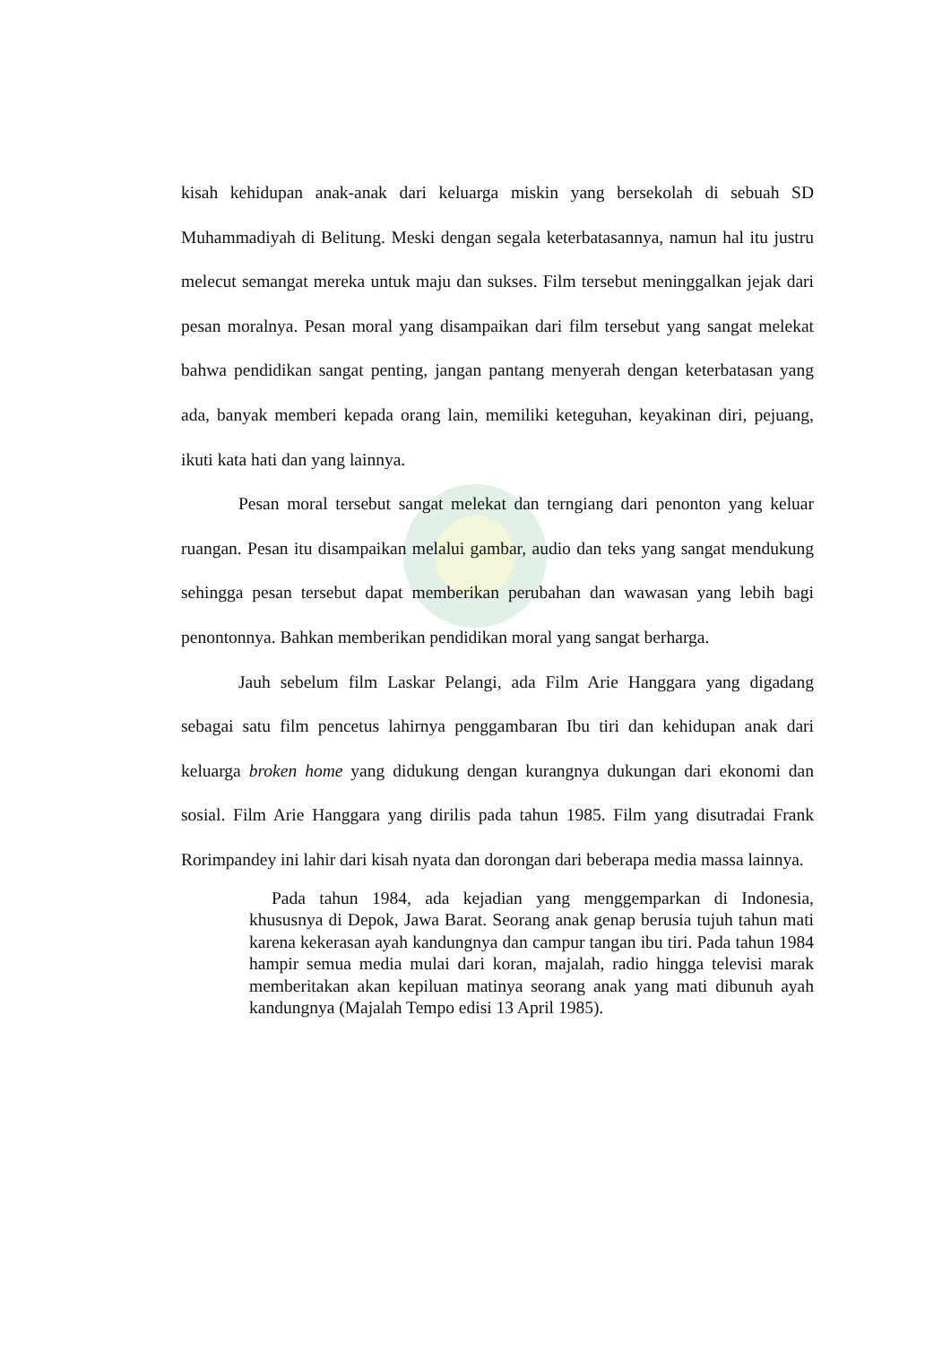kisah kehidupan anak-anak dari keluarga miskin yang bersekolah di sebuah SD Muhammadiyah di Belitung. Meski dengan segala keterbatasannya, namun hal itu justru melecut semangat mereka untuk maju dan sukses. Film tersebut meninggalkan jejak dari pesan moralnya. Pesan moral yang disampaikan dari film tersebut yang sangat melekat bahwa pendidikan sangat penting, jangan pantang menyerah dengan keterbatasan yang ada, banyak memberi kepada orang lain, memiliki keteguhan, keyakinan diri, pejuang, ikuti kata hati dan yang lainnya.
Pesan moral tersebut sangat melekat dan terngiang dari penonton yang keluar ruangan. Pesan itu disampaikan melalui gambar, audio dan teks yang sangat mendukung sehingga pesan tersebut dapat memberikan perubahan dan wawasan yang lebih bagi penontonnya. Bahkan memberikan pendidikan moral yang sangat berharga.
Jauh sebelum film Laskar Pelangi, ada Film Arie Hanggara yang digadang sebagai satu film pencetus lahirnya penggambaran Ibu tiri dan kehidupan anak dari keluarga broken home yang didukung dengan kurangnya dukungan dari ekonomi dan sosial. Film Arie Hanggara yang dirilis pada tahun 1985. Film yang disutradai Frank Rorimpandey ini lahir dari kisah nyata dan dorongan dari beberapa media massa lainnya.
Pada tahun 1984, ada kejadian yang menggemparkan di Indonesia, khususnya di Depok, Jawa Barat. Seorang anak genap berusia tujuh tahun mati karena kekerasan ayah kandungnya dan campur tangan ibu tiri. Pada tahun 1984 hampir semua media mulai dari koran, majalah, radio hingga televisi marak memberitakan akan kepiluan matinya seorang anak yang mati dibunuh ayah kandungnya (Majalah Tempo edisi 13 April 1985).